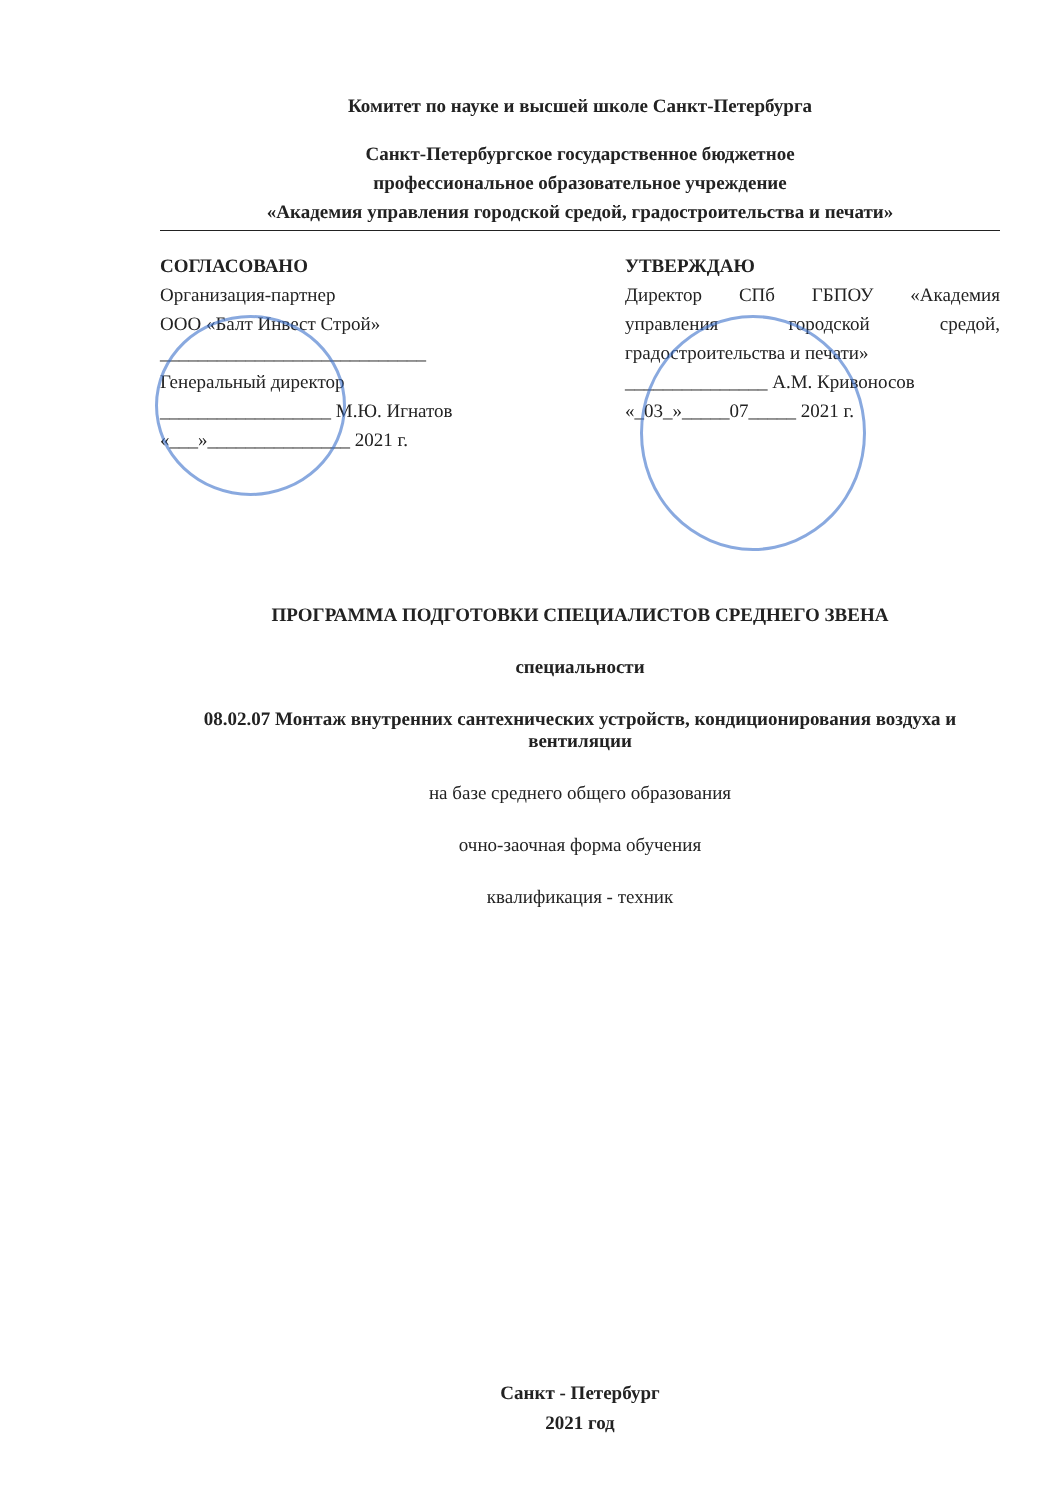Комитет по науке и высшей школе Санкт-Петербурга
Санкт-Петербургское государственное бюджетное
профессиональное образовательное учреждение
«Академия управления городской средой, градостроительства и печати»
СОГЛАСОВАНО
Организация-партнер
ООО «Балт Инвест Строй»
____________________________
Генеральный директор
__________________ М.Ю. Игнатов
«___»_______________ 2021 г.
УТВЕРЖДАЮ
Директор СПб ГБПОУ «Академия управления городской средой, градостроительства и печати»
_______________ А.М. Кривоносов
«_03_»_____07_____ 2021 г.
ПРОГРАММА ПОДГОТОВКИ СПЕЦИАЛИСТОВ СРЕДНЕГО ЗВЕНА
специальности
08.02.07 Монтаж внутренних сантехнических устройств, кондиционирования воздуха и вентиляции
на базе среднего общего образования
очно-заочная форма обучения
квалификация - техник
Санкт - Петербург
2021 год